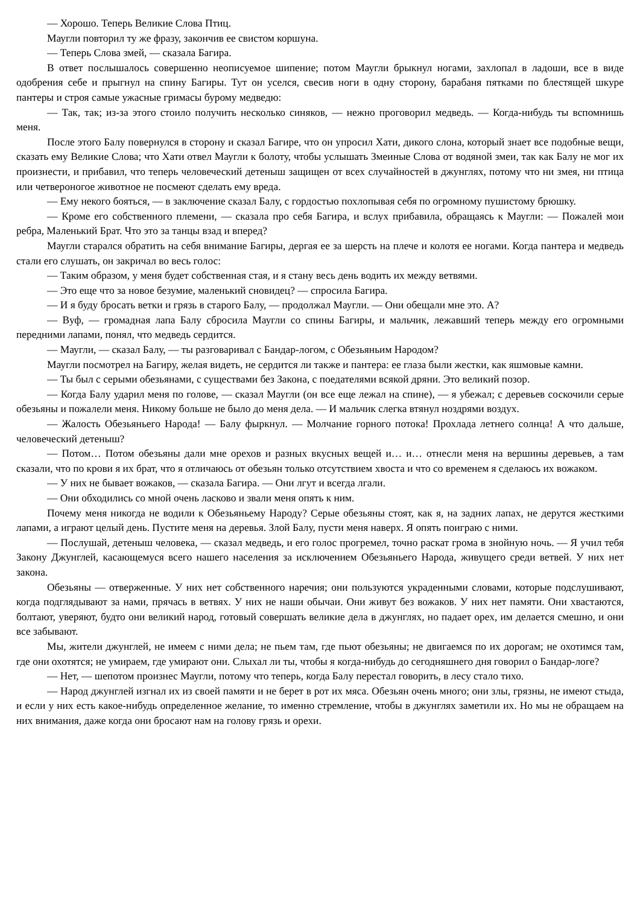— Хорошо. Теперь Великие Слова Птиц.
Маугли повторил ту же фразу, закончив ее свистом коршуна.
— Теперь Слова змей, — сказала Багира.
В ответ послышалось совершенно неописуемое шипение; потом Маугли брыкнул ногами, захлопал в ладоши, все в виде одобрения себе и прыгнул на спину Багиры. Тут он уселся, свесив ноги в одну сторону, барабаня пятками по блестящей шкуре пантеры и строя самые ужасные гримасы бурому медведю:
— Так, так; из-за этого стоило получить несколько синяков, — нежно проговорил медведь. — Когда-нибудь ты вспомнишь меня.
После этого Балу повернулся в сторону и сказал Багире, что он упросил Хати, дикого слона, который знает все подобные вещи, сказать ему Великие Слова; что Хати отвел Маугли к болоту, чтобы услышать Змеиные Слова от водяной змеи, так как Балу не мог их произнести, и прибавил, что теперь человеческий детеныш защищен от всех случайностей в джунглях, потому что ни змея, ни птица или четвероногое животное не посмеют сделать ему вреда.
— Ему некого бояться, — в заключение сказал Балу, с гордостью похлопывая себя по огромному пушистому брюшку.
— Кроме его собственного племени, — сказала про себя Багира, и вслух прибавила, обращаясь к Маугли: — Пожалей мои ребра, Маленький Брат. Что это за танцы взад и вперед?
Маугли старался обратить на себя внимание Багиры, дергая ее за шерсть на плече и колотя ее ногами. Когда пантера и медведь стали его слушать, он закричал во весь голос:
— Таким образом, у меня будет собственная стая, и я стану весь день водить их между ветвями.
— Это еще что за новое безумие, маленький сновидец? — спросила Багира.
— И я буду бросать ветки и грязь в старого Балу, — продолжал Маугли. — Они обещали мне это. А?
— Вуф, — громадная лапа Балу сбросила Маугли со спины Багиры, и мальчик, лежавший теперь между его огромными передними лапами, понял, что медведь сердится.
— Маугли, — сказал Балу, — ты разговаривал с Бандар-логом, с Обезьяньим Народом?
Маугли посмотрел на Багиру, желая видеть, не сердится ли также и пантера: ее глаза были жестки, как яшмовые камни.
— Ты был с серыми обезьянами, с существами без Закона, с поедателями всякой дряни. Это великий позор.
— Когда Балу ударил меня по голове, — сказал Маугли (он все еще лежал на спине), — я убежал; с деревьев соскочили серые обезьяны и пожалели меня. Никому больше не было до меня дела. — И мальчик слегка втянул ноздрями воздух.
— Жалость Обезьяньего Народа! — Балу фыркнул. — Молчание горного потока! Прохлада летнего солнца! А что дальше, человеческий детеныш?
— Потом… Потом обезьяны дали мне орехов и разных вкусных вещей и… и… отнесли меня на вершины деревьев, а там сказали, что по крови я их брат, что я отличаюсь от обезьян только отсутствием хвоста и что со временем я сделаюсь их вожаком.
— У них не бывает вожаков, — сказала Багира. — Они лгут и всегда лгали.
— Они обходились со мной очень ласково и звали меня опять к ним.
Почему меня никогда не водили к Обезьяньему Народу? Серые обезьяны стоят, как я, на задних лапах, не дерутся жесткими лапами, а играют целый день. Пустите меня на деревья. Злой Балу, пусти меня наверх. Я опять поиграю с ними.
— Послушай, детеныш человека, — сказал медведь, и его голос прогремел, точно раскат грома в знойную ночь. — Я учил тебя Закону Джунглей, касающемуся всего нашего населения за исключением Обезьяньего Народа, живущего среди ветвей. У них нет закона.
Обезьяны — отверженные. У них нет собственного наречия; они пользуются украденными словами, которые подслушивают, когда подглядывают за нами, прячась в ветвях. У них не наши обычаи. Они живут без вожаков. У них нет памяти. Они хвастаются, болтают, уверяют, будто они великий народ, готовый совершать великие дела в джунглях, но падает орех, им делается смешно, и они все забывают.
Мы, жители джунглей, не имеем с ними дела; не пьем там, где пьют обезьяны; не двигаемся по их дорогам; не охотимся там, где они охотятся; не умираем, где умирают они. Слыхал ли ты, чтобы я когда-нибудь до сегодняшнего дня говорил о Бандар-логе?
— Нет, — шепотом произнес Маугли, потому что теперь, когда Балу перестал говорить, в лесу стало тихо.
— Народ джунглей изгнал их из своей памяти и не берет в рот их мяса. Обезьян очень много; они злы, грязны, не имеют стыда, и если у них есть какое-нибудь определенное желание, то именно стремление, чтобы в джунглях заметили их. Но мы не обращаем на них внимания, даже когда они бросают нам на голову грязь и орехи.